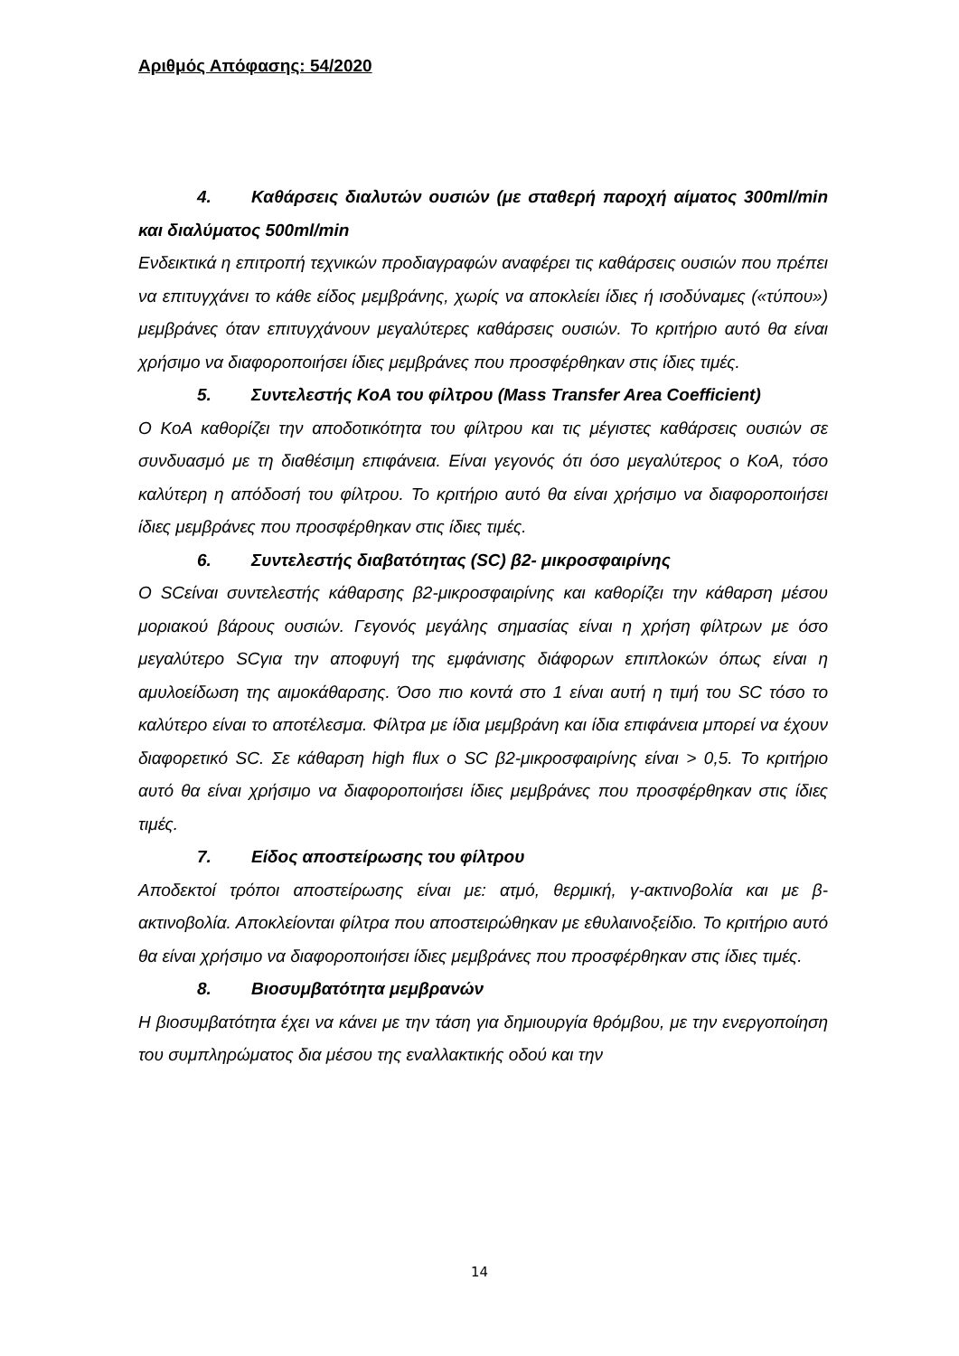Αριθμός Απόφασης: 54/2020
4. Καθάρσεις διαλυτών ουσιών (με σταθερή παροχή αίματος 300ml/min και διαλύματος 500ml/min
Ενδεικτικά η επιτροπή τεχνικών προδιαγραφών αναφέρει τις καθάρσεις ουσιών που πρέπει να επιτυγχάνει το κάθε είδος μεμβράνης, χωρίς να αποκλείει ίδιες ή ισοδύναμες («τύπου») μεμβράνες όταν επιτυγχάνουν μεγαλύτερες καθάρσεις ουσιών. Το κριτήριο αυτό θα είναι χρήσιμο να διαφοροποιήσει ίδιες μεμβράνες που προσφέρθηκαν στις ίδιες τιμές.
5. Συντελεστής ΚοΑ του φίλτρου (Mass Transfer Area Coefficient)
Ο ΚοΑ καθορίζει την αποδοτικότητα του φίλτρου και τις μέγιστες καθάρσεις ουσιών σε συνδυασμό με τη διαθέσιμη επιφάνεια. Είναι γεγονός ότι όσο μεγαλύτερος ο ΚοΑ, τόσο καλύτερη η απόδοσή του φίλτρου. Το κριτήριο αυτό θα είναι χρήσιμο να διαφοροποιήσει ίδιες μεμβράνες που προσφέρθηκαν στις ίδιες τιμές.
6. Συντελεστής διαβατότητας (SC) β2- μικροσφαιρίνης
Ο SCείναι συντελεστής κάθαρσης β2-μικροσφαιρίνης και καθορίζει την κάθαρση μέσου μοριακού βάρους ουσιών. Γεγονός μεγάλης σημασίας είναι η χρήση φίλτρων με όσο μεγαλύτερο SCγια την αποφυγή της εμφάνισης διάφορων επιπλοκών όπως είναι η αμυλοείδωση της αιμοκάθαρσης. Όσο πιο κοντά στο 1 είναι αυτή η τιμή του SC τόσο το καλύτερο είναι το αποτέλεσμα. Φίλτρα με ίδια μεμβράνη και ίδια επιφάνεια μπορεί να έχουν διαφορετικό SC. Σε κάθαρση high flux ο SC β2-μικροσφαιρίνης είναι > 0,5. Το κριτήριο αυτό θα είναι χρήσιμο να διαφοροποιήσει ίδιες μεμβράνες που προσφέρθηκαν στις ίδιες τιμές.
7. Είδος αποστείρωσης του φίλτρου
Αποδεκτοί τρόποι αποστείρωσης είναι με: ατμό, θερμική, γ-ακτινοβολία και με β-ακτινοβολία. Αποκλείονται φίλτρα που αποστειρώθηκαν με εθυλαινοξείδιο. Το κριτήριο αυτό θα είναι χρήσιμο να διαφοροποιήσει ίδιες μεμβράνες που προσφέρθηκαν στις ίδιες τιμές.
8. Βιοσυμβατότητα μεμβρανών
Η βιοσυμβατότητα έχει να κάνει με την τάση για δημιουργία θρόμβου, με την ενεργοποίηση του συμπληρώματος δια μέσου της εναλλακτικής οδού και την
14